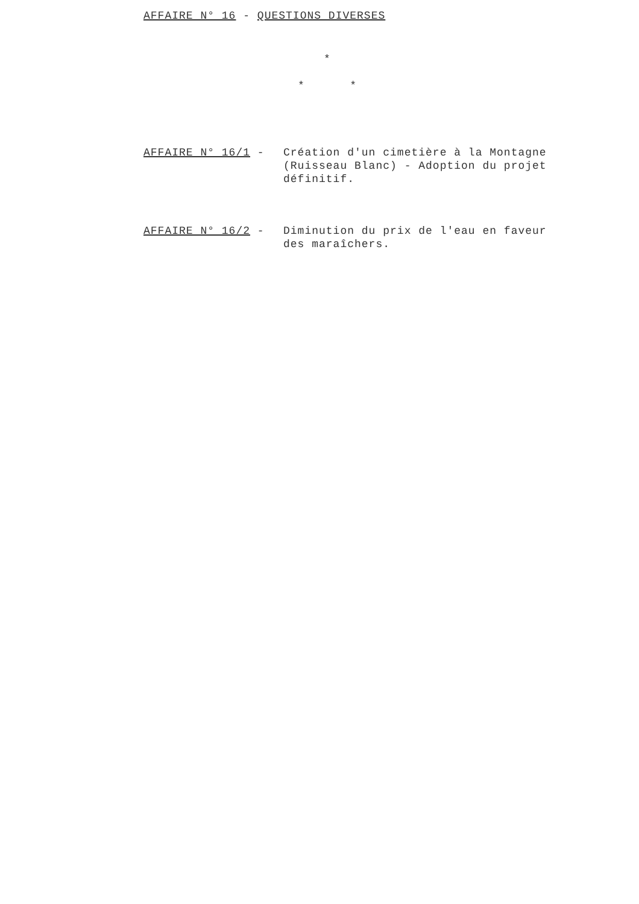AFFAIRE N° 16 - QUESTIONS DIVERSES
*
* *
AFFAIRE N° 16/1 - Création d'un cimetière à la Montagne (Ruisseau Blanc) - Adoption du projet définitif.
AFFAIRE N° 16/2 - Diminution du prix de l'eau en faveur des maraîchers.